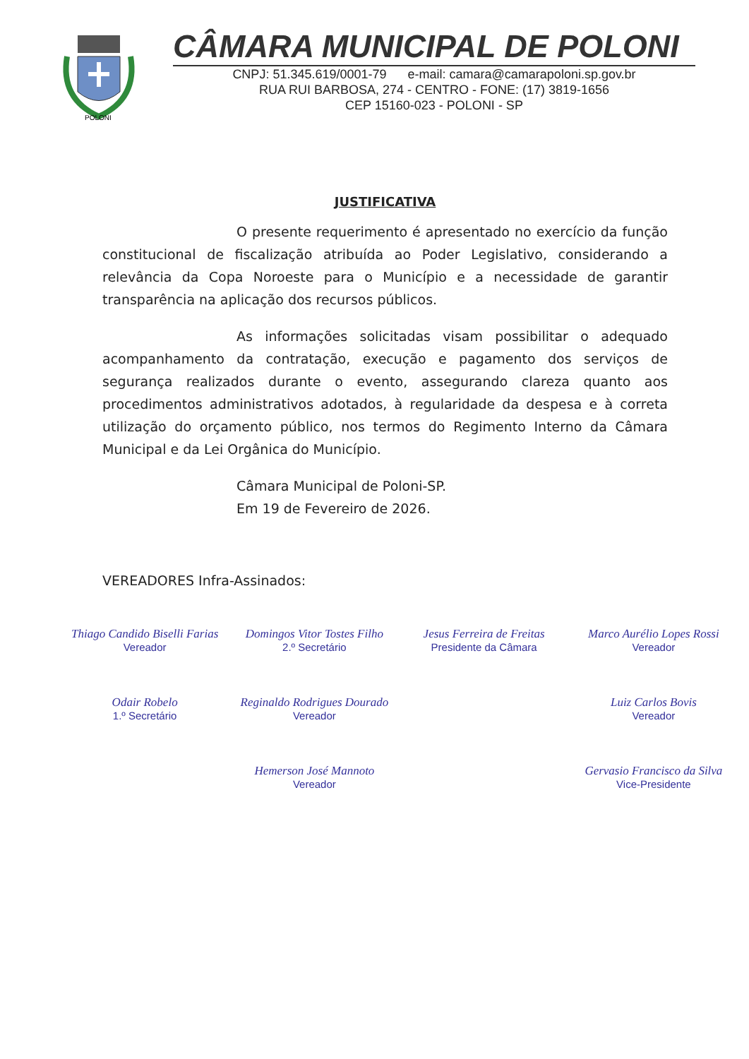POLONI
CÂMARA MUNICIPAL DE POLONI
CNPJ: 51.345.619/0001-79 e-mail: camara@camarapoloni.sp.gov.br
RUA RUI BARBOSA, 274 - CENTRO - FONE: (17) 3819-1656
CEP 15160-023 - POLONI - SP
JUSTIFICATIVA
O presente requerimento é apresentado no exercício da função constitucional de fiscalização atribuída ao Poder Legislativo, considerando a relevância da Copa Noroeste para o Município e a necessidade de garantir transparência na aplicação dos recursos públicos.
As informações solicitadas visam possibilitar o adequado acompanhamento da contratação, execução e pagamento dos serviços de segurança realizados durante o evento, assegurando clareza quanto aos procedimentos administrativos adotados, à regularidade da despesa e à correta utilização do orçamento público, nos termos do Regimento Interno da Câmara Municipal e da Lei Orgânica do Município.
Câmara Municipal de Poloni-SP.
Em 19 de Fevereiro de 2026.
VEREADORES Infra-Assinados:
Thiago Candido Biselli Farias
Vereador
Domingos Vitor Tostes Filho
2.º Secretário
Jesus Ferreira de Freitas
Presidente da Câmara
Marco Aurélio Lopes Rossi
Vereador
Odair Robelo
1.º Secretário
Reginaldo Rodrigues Dourado
Vereador
Luiz Carlos Bovis
Vereador
Hemerson José Mannoto
Vereador
Gervasio Francisco da Silva
Vice-Presidente